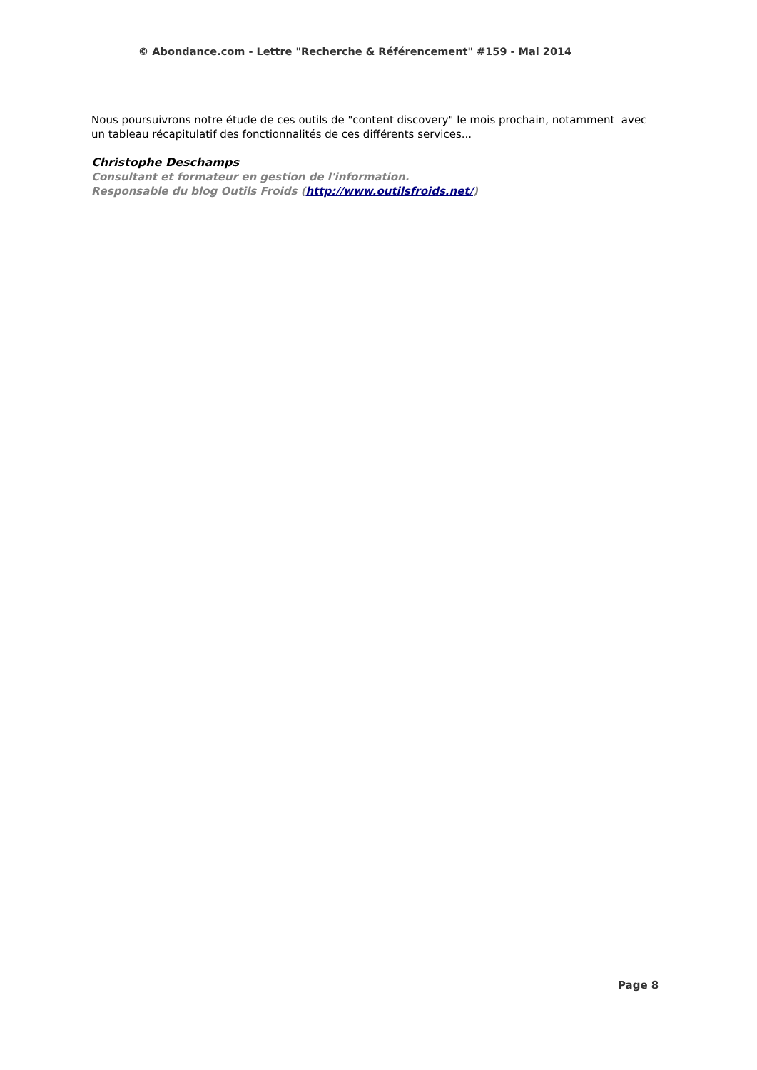© Abondance.com - Lettre "Recherche & Référencement" #159 - Mai 2014
Nous poursuivrons notre étude de ces outils de "content discovery" le mois prochain, notamment avec un tableau récapitulatif des fonctionnalités de ces différents services...
Christophe Deschamps
Consultant et formateur en gestion de l'information.
Responsable du blog Outils Froids (http://www.outilsfroids.net/)
Page 8